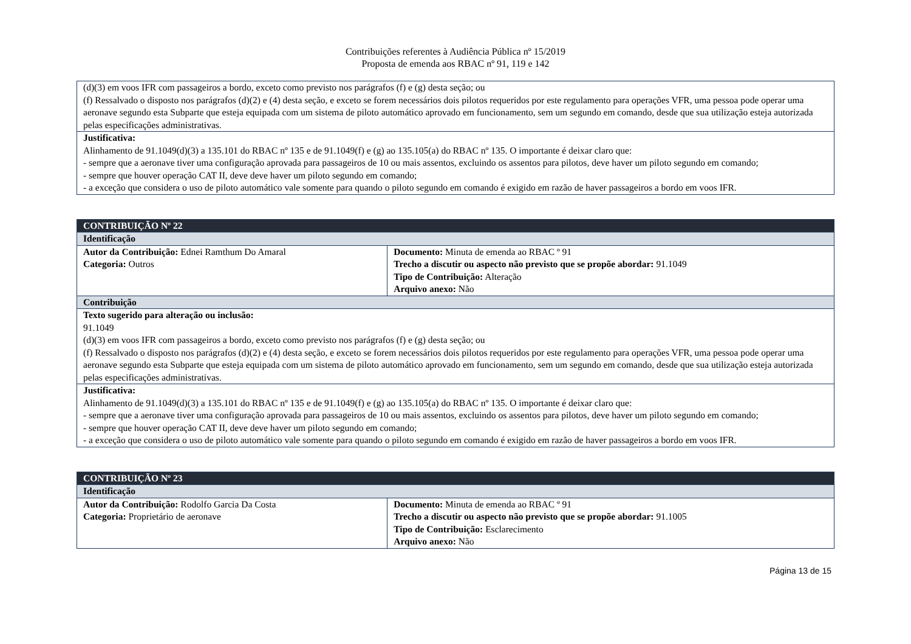Contribuições referentes à Audiência Pública nº 15/2019
Proposta de emenda aos RBAC nº 91, 119 e 142
| (d)(3) em voos IFR com passageiros a bordo, exceto como previsto nos parágrafos (f) e (g) desta seção; ou (f) Ressalvado o disposto nos parágrafos (d)(2) e (4) desta seção, e exceto se forem necessários dois pilotos requeridos por este regulamento para operações VFR, uma pessoa pode operar uma aeronave segundo esta Subparte que esteja equipada com um sistema de piloto automático aprovado em funcionamento, sem um segundo em comando, desde que sua utilização esteja autorizada pelas especificações administrativas. |
| Justificativa: Alinhamento de 91.1049(d)(3) a 135.101 do RBAC nº 135 e de 91.1049(f) e (g) ao 135.105(a) do RBAC nº 135. O importante é deixar claro que: - sempre que a aeronave tiver uma configuração aprovada para passageiros de 10 ou mais assentos, excluindo os assentos para pilotos, deve haver um piloto segundo em comando; - sempre que houver operação CAT II, deve deve haver um piloto segundo em comando; - a exceção que considera o uso de piloto automático vale somente para quando o piloto segundo em comando é exigido em razão de haver passageiros a bordo em voos IFR. |
| CONTRIBUIÇÃO Nº 22 | |
| Identificação | |
| Autor da Contribuição: Ednei Ramthum Do Amaral Categoria: Outros | Documento: Minuta de emenda ao RBAC º 91 Trecho a discutir ou aspecto não previsto que se propõe abordar: 91.1049 Tipo de Contribuição: Alteração Arquivo anexo: Não |
| Contribuição | |
| Texto sugerido para alteração ou inclusão: 91.1049 (d)(3) em voos IFR com passageiros a bordo, exceto como previsto nos parágrafos (f) e (g) desta seção; ou (f) Ressalvado o disposto nos parágrafos (d)(2) e (4) desta seção, e exceto se forem necessários dois pilotos requeridos por este regulamento para operações VFR, uma pessoa pode operar uma aeronave segundo esta Subparte que esteja equipada com um sistema de piloto automático aprovado em funcionamento, sem um segundo em comando, desde que sua utilização esteja autorizada pelas especificações administrativas. | |
| Justificativa: Alinhamento de 91.1049(d)(3) a 135.101 do RBAC nº 135 e de 91.1049(f) e (g) ao 135.105(a) do RBAC nº 135. O importante é deixar claro que: - sempre que a aeronave tiver uma configuração aprovada para passageiros de 10 ou mais assentos, excluindo os assentos para pilotos, deve haver um piloto segundo em comando; - sempre que houver operação CAT II, deve deve haver um piloto segundo em comando; - a exceção que considera o uso de piloto automático vale somente para quando o piloto segundo em comando é exigido em razão de haver passageiros a bordo em voos IFR. | |
| CONTRIBUIÇÃO Nº 23 | |
| Identificação | |
| Autor da Contribuição: Rodolfo Garcia Da Costa Categoria: Proprietário de aeronave | Documento: Minuta de emenda ao RBAC º 91 Trecho a discutir ou aspecto não previsto que se propõe abordar: 91.1005 Tipo de Contribuição: Esclarecimento Arquivo anexo: Não |
Página 13 de 15